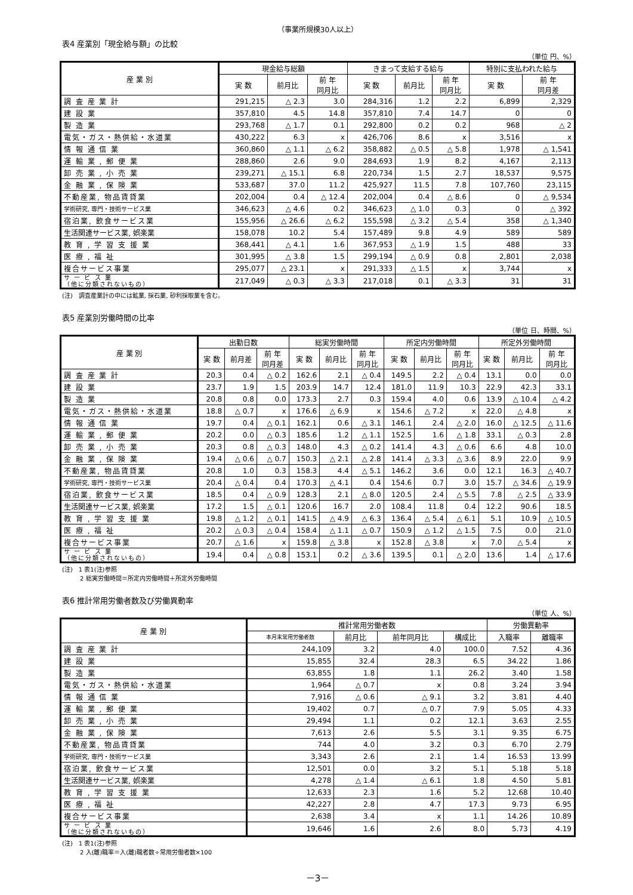（事業所規模30人以上）
表4 産業別「現金給与額」の比較
（単位 円、%）
| 産 業 別 | 現金給与総額 | | | きまって支給する給与 | | | 特別に支払われた給与 | |
| --- | --- | --- | --- | --- | --- | --- | --- | --- |
| | 実 数 | 前月比 | 前 年 同月比 | 実 数 | 前月比 | 前 年 同月比 | 実 数 | 前 年 同月差 |
| 調 査 産 業 計 | 291,215 | △ 2.3 | 3.0 | 284,316 | 1.2 | 2.2 | 6,899 | 2,329 |
| 建 設 業 | 357,810 | 4.5 | 14.8 | 357,810 | 7.4 | 14.7 | 0 | 0 |
| 製 造 業 | 293,768 | △ 1.7 | 0.1 | 292,800 | 0.2 | 0.2 | 968 | △ 2 |
| 電気・ガス・熱供給・水道業 | 430,222 | 6.3 | x | 426,706 | 8.6 | x | 3,516 | x |
| 情 報 通 信 業 | 360,860 | △ 1.1 | △ 6.2 | 358,882 | △ 0.5 | △ 5.8 | 1,978 | △ 1,541 |
| 運 輸 業 , 郵 便 業 | 288,860 | 2.6 | 9.0 | 284,693 | 1.9 | 8.2 | 4,167 | 2,113 |
| 卸 売 業 , 小 売 業 | 239,271 | △ 15.1 | 6.8 | 220,734 | 1.5 | 2.7 | 18,537 | 9,575 |
| 金 融 業 , 保 険 業 | 533,687 | 37.0 | 11.2 | 425,927 | 11.5 | 7.8 | 107,760 | 23,115 |
| 不動産業, 物品賃貸業 | 202,004 | 0.4 | △ 12.4 | 202,004 | 0.4 | △ 8.6 | 0 | △ 9,534 |
| 学術研究, 専門・技術サービス業 | 346,623 | △ 4.6 | 0.2 | 346,623 | △ 1.0 | 0.3 | 0 | △ 392 |
| 宿泊業, 飲食サービス業 | 155,956 | △ 26.6 | △ 6.2 | 155,598 | △ 3.2 | △ 5.4 | 358 | △ 1,340 |
| 生活関連サービス業, 娯楽業 | 158,078 | 10.2 | 5.4 | 157,489 | 9.8 | 4.9 | 589 | 589 |
| 教 育 , 学 習 支 援 業 | 368,441 | △ 4.1 | 1.6 | 367,953 | △ 1.9 | 1.5 | 488 | 33 |
| 医 療 , 福 祉 | 301,995 | △ 3.8 | 1.5 | 299,194 | △ 0.9 | 0.8 | 2,801 | 2,038 |
| 複合サービス事業 | 295,077 | △ 23.1 | x | 291,333 | △ 1.5 | x | 3,744 | x |
| サ ー ビ ス 業 （他に分類されないもの） | 217,049 | △ 0.3 | △ 3.3 | 217,018 | 0.1 | △ 3.3 | 31 | 31 |
(注)　調査産業計の中には鉱業, 採石業, 砂利採取業を含む。
表5 産業別労働時間の比率
（単位 日、時間、%）
| 産 業 別 | 出勤日数 | | | 総実労働時間 | | | 所定内労働時間 | | | 所定外労働時間 | | |
| --- | --- | --- | --- | --- | --- | --- | --- | --- | --- | --- | --- | --- |
| | 実 数 | 前月差 | 前 年 同月差 | 実 数 | 前月比 | 前 年 同月比 | 実 数 | 前月比 | 前 年 同月比 | 実 数 | 前月比 | 前 年 同月比 |
| 調 査 産 業 計 | 20.3 | 0.4 | △ 0.2 | 162.6 | 2.1 | △ 0.4 | 149.5 | 2.2 | △ 0.4 | 13.1 | 0.0 | 0.0 |
| 建 設 業 | 23.7 | 1.9 | 1.5 | 203.9 | 14.7 | 12.4 | 181.0 | 11.9 | 10.3 | 22.9 | 42.3 | 33.1 |
| 製 造 業 | 20.8 | 0.8 | 0.0 | 173.3 | 2.7 | 0.3 | 159.4 | 4.0 | 0.6 | 13.9 | △ 10.4 | △ 4.2 |
| 電気・ガス・熱供給・水道業 | 18.8 | △ 0.7 | x | 176.6 | △ 6.9 | x | 154.6 | △ 7.2 | x | 22.0 | △ 4.8 | x |
| 情 報 通 信 業 | 19.7 | 0.4 | △ 0.1 | 162.1 | 0.6 | △ 3.1 | 146.1 | 2.4 | △ 2.0 | 16.0 | △ 12.5 | △ 11.6 |
| 運 輸 業 , 郵 便 業 | 20.2 | 0.0 | △ 0.3 | 185.6 | 1.2 | △ 1.1 | 152.5 | 1.6 | △ 1.8 | 33.1 | △ 0.3 | 2.8 |
| 卸 売 業 , 小 売 業 | 20.3 | 0.8 | △ 0.3 | 148.0 | 4.3 | △ 0.2 | 141.4 | 4.3 | △ 0.6 | 6.6 | 4.8 | 10.0 |
| 金 融 業 , 保 険 業 | 19.4 | △ 0.6 | △ 0.7 | 150.3 | △ 2.1 | △ 2.8 | 141.4 | △ 3.3 | △ 3.6 | 8.9 | 22.0 | 9.9 |
| 不動産業, 物品賃貸業 | 20.8 | 1.0 | 0.3 | 158.3 | 4.4 | △ 5.1 | 146.2 | 3.6 | 0.0 | 12.1 | 16.3 | △ 40.7 |
| 学術研究, 専門・技術サービス業 | 20.4 | △ 0.4 | 0.4 | 170.3 | △ 4.1 | 0.4 | 154.6 | 0.7 | 3.0 | 15.7 | △ 34.6 | △ 19.9 |
| 宿泊業, 飲食サービス業 | 18.5 | 0.4 | △ 0.9 | 128.3 | 2.1 | △ 8.0 | 120.5 | 2.4 | △ 5.5 | 7.8 | △ 2.5 | △ 33.9 |
| 生活関連サービス業, 娯楽業 | 17.2 | 1.5 | △ 0.1 | 120.6 | 16.7 | 2.0 | 108.4 | 11.8 | 0.4 | 12.2 | 90.6 | 18.5 |
| 教 育 , 学 習 支 援 業 | 19.8 | △ 1.2 | △ 0.1 | 141.5 | △ 4.9 | △ 6.3 | 136.4 | △ 5.4 | △ 6.1 | 5.1 | 10.9 | △ 10.5 |
| 医 療 , 福 祉 | 20.2 | △ 0.3 | △ 0.4 | 158.4 | △ 1.1 | △ 0.7 | 150.9 | △ 1.2 | △ 1.5 | 7.5 | 0.0 | 21.0 |
| 複合サービス事業 | 20.7 | △ 1.6 | x | 159.8 | △ 3.8 | x | 152.8 | △ 3.8 | x | 7.0 | △ 5.4 | x |
| サ ー ビ ス 業 （他に分類されないもの） | 19.4 | 0.4 | △ 0.8 | 153.1 | 0.2 | △ 3.6 | 139.5 | 0.1 | △ 2.0 | 13.6 | 1.4 | △ 17.6 |
(注)　1 表1(注)参照
　　　2 総実労働時間＝所定内労働時間＋所定外労働時間
表6 推計常用労働者数及び労働異動率
（単位 人、%）
| 産 業 別 | 推計常用労働者数 | | | | 労働異動率 | |
| --- | --- | --- | --- | --- | --- | --- |
| | 本月末常用労働者数 | 前月比 | 前年同月比 | 構成比 | 入職率 | 離職率 |
| 調 査 産 業 計 | 244,109 | 3.2 | 4.0 | 100.0 | 7.52 | 4.36 |
| 建 設 業 | 15,855 | 32.4 | 28.3 | 6.5 | 34.22 | 1.86 |
| 製 造 業 | 63,855 | 1.8 | 1.1 | 26.2 | 3.40 | 1.58 |
| 電気・ガス・熱供給・水道業 | 1,964 | △ 0.7 | x | 0.8 | 3.24 | 3.94 |
| 情 報 通 信 業 | 7,916 | △ 0.6 | △ 9.1 | 3.2 | 3.81 | 4.40 |
| 運 輸 業 , 郵 便 業 | 19,402 | 0.7 | △ 0.7 | 7.9 | 5.05 | 4.33 |
| 卸 売 業 , 小 売 業 | 29,494 | 1.1 | 0.2 | 12.1 | 3.63 | 2.55 |
| 金 融 業 , 保 険 業 | 7,613 | 2.6 | 5.5 | 3.1 | 9.35 | 6.75 |
| 不動産業, 物品賃貸業 | 744 | 4.0 | 3.2 | 0.3 | 6.70 | 2.79 |
| 学術研究, 専門・技術サービス業 | 3,343 | 2.6 | 2.1 | 1.4 | 16.53 | 13.99 |
| 宿泊業, 飲食サービス業 | 12,501 | 0.0 | 3.2 | 5.1 | 5.18 | 5.18 |
| 生活関連サービス業, 娯楽業 | 4,278 | △ 1.4 | △ 6.1 | 1.8 | 4.50 | 5.81 |
| 教 育 , 学 習 支 援 業 | 12,633 | 2.3 | 1.6 | 5.2 | 12.68 | 10.40 |
| 医 療 , 福 祉 | 42,227 | 2.8 | 4.7 | 17.3 | 9.73 | 6.95 |
| 複合サービス事業 | 2,638 | 3.4 | x | 1.1 | 14.26 | 10.89 |
| サ ー ビ ス 業 （他に分類されないもの） | 19,646 | 1.6 | 2.6 | 8.0 | 5.73 | 4.19 |
(注)　1 表1(注)参照
　　　2 入(離)職率＝入(離)職者数÷常用労働者数×100
－3－